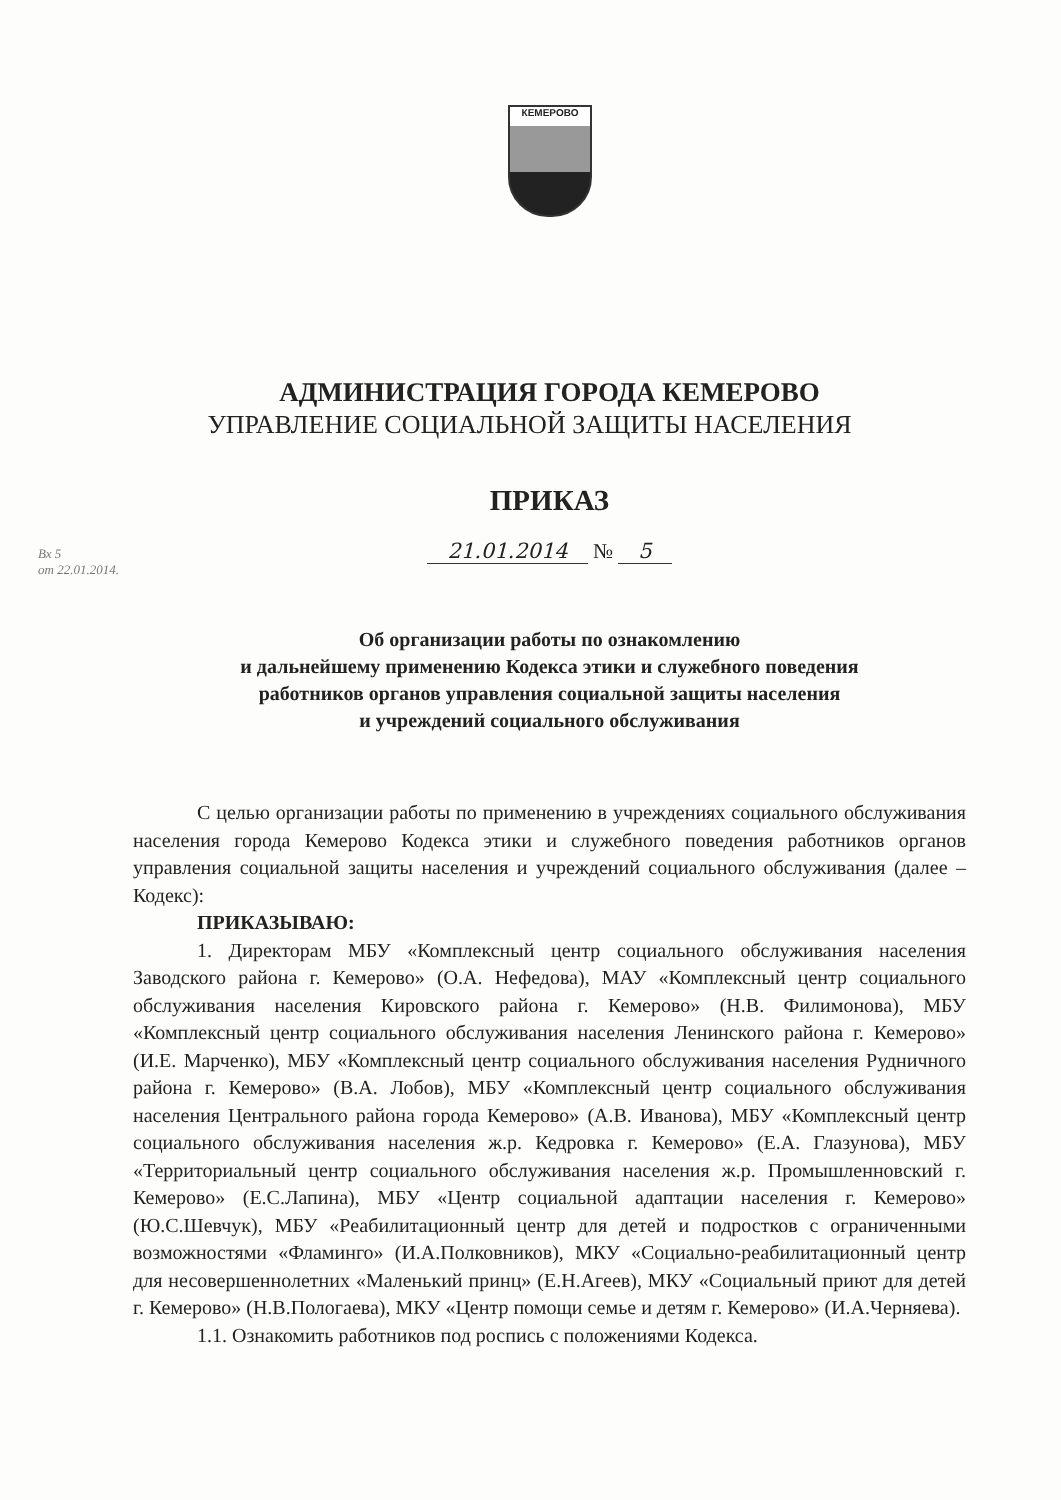КЕМЕРОВО
АДМИНИСТРАЦИЯ ГОРОДА КЕМЕРОВО
УПРАВЛЕНИЕ СОЦИАЛЬНОЙ ЗАЩИТЫ НАСЕЛЕНИЯ
ПРИКАЗ
21.01.2014 № 5
Вх 5
от 22.01.2014.
Об организации работы по ознакомлению
и дальнейшему применению Кодекса этики и служебного поведения
работников органов управления социальной защиты населения
и учреждений социального обслуживания
С целью организации работы по применению в учреждениях социального обслуживания населения города Кемерово Кодекса этики и служебного поведения работников органов управления социальной защиты населения и учреждений социального обслуживания (далее – Кодекс):
ПРИКАЗЫВАЮ:
1. Директорам МБУ «Комплексный центр социального обслуживания населения Заводского района г. Кемерово» (О.А. Нефедова), МАУ «Комплексный центр социального обслуживания населения Кировского района г. Кемерово» (Н.В. Филимонова), МБУ «Комплексный центр социального обслуживания населения Ленинского района г. Кемерово» (И.Е. Марченко), МБУ «Комплексный центр социального обслуживания населения Рудничного района г. Кемерово» (В.А. Лобов), МБУ «Комплексный центр социального обслуживания населения Центрального района города Кемерово» (А.В. Иванова), МБУ «Комплексный центр социального обслуживания населения ж.р. Кедровка г. Кемерово» (Е.А. Глазунова), МБУ «Территориальный центр социального обслуживания населения ж.р. Промышленновский г. Кемерово» (Е.С.Лапина), МБУ «Центр социальной адаптации населения г. Кемерово» (Ю.С.Шевчук), МБУ «Реабилитационный центр для детей и подростков с ограниченными возможностями «Фламинго» (И.А.Полковников), МКУ «Социально-реабилитационный центр для несовершеннолетних «Маленький принц» (Е.Н.Агеев), МКУ «Социальный приют для детей г. Кемерово» (Н.В.Пологаева), МКУ «Центр помощи семье и детям г. Кемерово» (И.А.Черняева).
1.1. Ознакомить работников под роспись с положениями Кодекса.